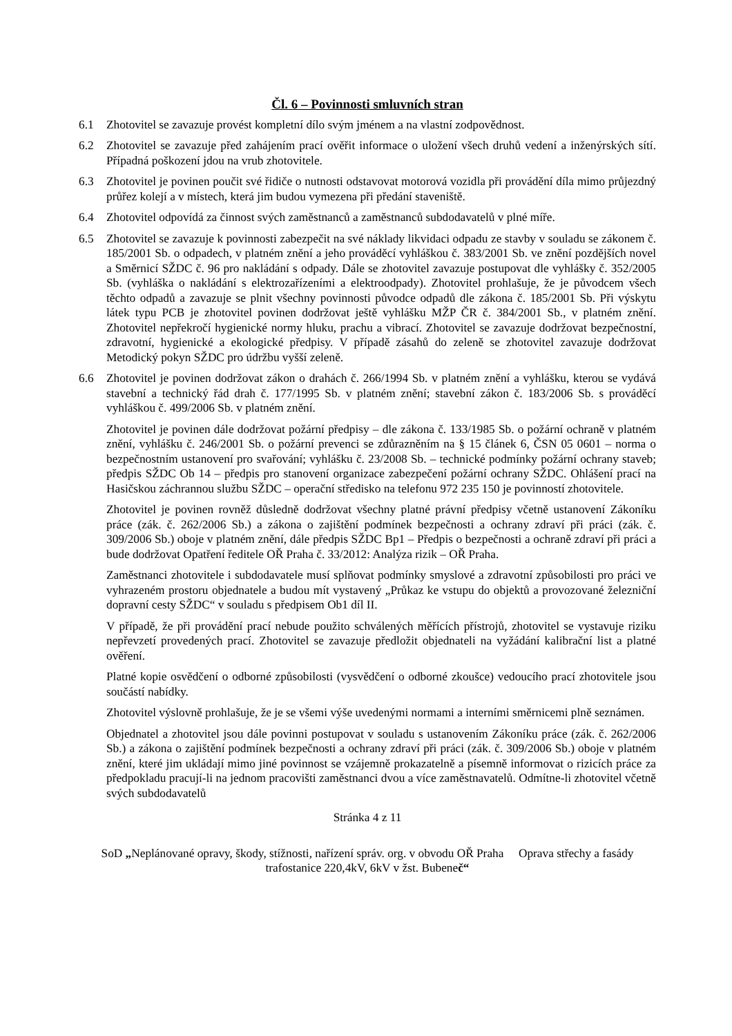Čl. 6 – Povinnosti smluvních stran
6.1 Zhotovitel se zavazuje provést kompletní dílo svým jménem a na vlastní zodpovědnost.
6.2 Zhotovitel se zavazuje před zahájením prací ověřit informace o uložení všech druhů vedení a inženýrských sítí. Případná poškození jdou na vrub zhotovitele.
6.3 Zhotovitel je povinen poučit své řidiče o nutnosti odstavovat motorová vozidla při provádění díla mimo průjezdný průřez kolejí a v místech, která jim budou vymezena při předání staveniště.
6.4 Zhotovitel odpovídá za činnost svých zaměstnanců a zaměstnanců subdodavatelů v plné míře.
6.5 Zhotovitel se zavazuje k povinnosti zabezpečit na své náklady likvidaci odpadu ze stavby v souladu se zákonem č. 185/2001 Sb. o odpadech, v platném znění a jeho prováděcí vyhláškou č. 383/2001 Sb. ve znění pozdějších novel a Směrnicí SŽDC č. 96 pro nakládání s odpady. Dále se zhotovitel zavazuje postupovat dle vyhlášky č. 352/2005 Sb. (vyhláška o nakládání s elektrozařízeními a elektroodpady). Zhotovitel prohlašuje, že je původcem všech těchto odpadů a zavazuje se plnit všechny povinnosti původce odpadů dle zákona č. 185/2001 Sb. Při výskytu látek typu PCB je zhotovitel povinen dodržovat ještě vyhlášku MŽP ČR č. 384/2001 Sb., v platném znění. Zhotovitel nepřekročí hygienické normy hluku, prachu a vibrací. Zhotovitel se zavazuje dodržovat bezpečnostní, zdravotní, hygienické a ekologické předpisy. V případě zásahů do zeleně se zhotovitel zavazuje dodržovat Metodický pokyn SŽDC pro údržbu vyšší zeleně.
6.6 Zhotovitel je povinen dodržovat zákon o drahách č. 266/1994 Sb. v platném znění a vyhlášku, kterou se vydává stavební a technický řád drah č. 177/1995 Sb. v platném znění; stavební zákon č. 183/2006 Sb. s prováděcí vyhláškou č. 499/2006 Sb. v platném znění.
Zhotovitel je povinen dále dodržovat požární předpisy – dle zákona č. 133/1985 Sb. o požární ochraně v platném znění, vyhlášku č. 246/2001 Sb. o požární prevenci se zdůrazněním na § 15 článek 6, ČSN 05 0601 – norma o bezpečnostním ustanovení pro svařování; vyhlášku č. 23/2008 Sb. – technické podmínky požární ochrany staveb; předpis SŽDC Ob 14 – předpis pro stanovení organizace zabezpečení požární ochrany SŽDC. Ohlášení prací na Hasičskou záchrannou službu SŽDC – operační středisko na telefonu 972 235 150 je povinností zhotovitele.
Zhotovitel je povinen rovněž důsledně dodržovat všechny platné právní předpisy včetně ustanovení Zákoníku práce (zák. č. 262/2006 Sb.) a zákona o zajištění podmínek bezpečnosti a ochrany zdraví při práci (zák. č. 309/2006 Sb.) oboje v platném znění, dále předpis SŽDC Bp1 – Předpis o bezpečnosti a ochraně zdraví při práci a bude dodržovat Opatření ředitele OŘ Praha č. 33/2012: Analýza rizik – OŘ Praha.
Zaměstnanci zhotovitele i subdodavatele musí splňovat podmínky smyslové a zdravotní způsobilosti pro práci ve vyhrazeném prostoru objednatele a budou mít vystavený „Průkaz ke vstupu do objektů a provozované železniční dopravní cesty SŽDC“ v souladu s předpisem Ob1 díl II.
V případě, že při provádění prací nebude použito schválených měřících přístrojů, zhotovitel se vystavuje riziku nepřevzetí provedených prací. Zhotovitel se zavazuje předložit objednateli na vyžádání kalibrační list a platné ověření.
Platné kopie osvědčení o odborné způsobilosti (vysvědčení o odborné zkoušce) vedoucího prací zhotovitele jsou součástí nabídky.
Zhotovitel výslovně prohlašuje, že je se všemi výše uvedenými normami a interními směrnicemi plně seznámen.
Objednatel a zhotovitel jsou dále povinni postupovat v souladu s ustanovením Zákoníku práce (zák. č. 262/2006 Sb.) a zákona o zajištění podmínek bezpečnosti a ochrany zdraví při práci (zák. č. 309/2006 Sb.) oboje v platném znění, které jim ukládají mimo jiné povinnost se vzájemně prokazatelně a písemně informovat o rizicích práce za předpokladu pracují-li na jednom pracovišti zaměstnanci dvou a více zaměstnavatelů. Odmítne-li zhotovitel včetně svých subdodavatelů
Stránka 4 z 11
SoD „Neplánované opravy, škody, stížnosti, nařízení správ. org. v obvodu OŘ Praha Oprava střechy a fasády trafostanice 220,4kV, 6kV v žst. Bubeneč“